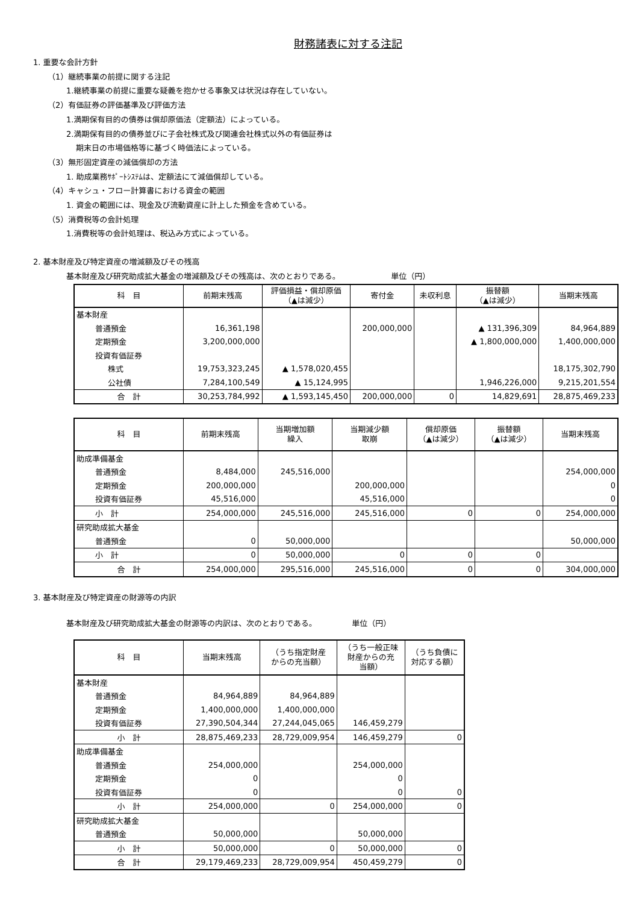財務諸表に対する注記
1. 重要な会計方針
（1）継続事業の前提に関する注記
1.継続事業の前提に重要な疑義を抱かせる事象又は状況は存在していない。
（2）有価証券の評価基準及び評価方法
1.満期保有目的の債券は償却原価法（定額法）によっている。
2.満期保有目的の債券並びに子会社株式及び関連会社株式以外の有価証券は
期末日の市場価格等に基づく時価法によっている。
（3）無形固定資産の減価償却の方法
1. 助成業務ｻﾎﾟｰﾄｼｽﾃﾑは、定額法にて減価償却している。
（4）キャシュ・フロー計算書における資金の範囲
1. 資金の範囲には、現金及び流動資産に計上した預金を含めている。
（5）消費税等の会計処理
1.消費税等の会計処理は、税込み方式によっている。
2. 基本財産及び特定資産の増減額及びその残高
基本財産及び研究助成拡大基金の増減額及びその残高は、次のとおりである。　　　　　　　単位（円）
| 科 目 | 前期末残高 | 評価損益・償却原価 （▲は減少） | 寄付金 | 未収利息 | 振替額 （▲は減少） | 当期末残高 |
| --- | --- | --- | --- | --- | --- | --- |
| 基本財産 | | | | | | |
| 普通預金 | 16,361,198 | | 200,000,000 | | ▲ 131,396,309 | 84,964,889 |
| 定期預金 | 3,200,000,000 | | | | ▲ 1,800,000,000 | 1,400,000,000 |
| 投資有価証券 | | | | | | |
| 株式 | 19,753,323,245 | ▲ 1,578,020,455 | | | | 18,175,302,790 |
| 公社債 | 7,284,100,549 | ▲ 15,124,995 | | | 1,946,226,000 | 9,215,201,554 |
| 合 計 | 30,253,784,992 | ▲ 1,593,145,450 | 200,000,000 | 0 | 14,829,691 | 28,875,469,233 |
| 科 目 | 前期末残高 | 当期増加額 繰入 | 当期減少額 取崩 | 償却原価 （▲は減少） | 振替額 （▲は減少） | 当期末残高 |
| --- | --- | --- | --- | --- | --- | --- |
| 助成準備基金 | | | | | | |
| 普通預金 | 8,484,000 | 245,516,000 | | | | 254,000,000 |
| 定期預金 | 200,000,000 | | 200,000,000 | | | 0 |
| 投資有価証券 | 45,516,000 | | 45,516,000 | | | 0 |
| 小 計 | 254,000,000 | 245,516,000 | 245,516,000 | 0 | 0 | 254,000,000 |
| 研究助成拡大基金 | | | | | | |
| 普通預金 | 0 | 50,000,000 | | | | 50,000,000 |
| 小 計 | 0 | 50,000,000 | 0 | 0 | 0 | |
| 合 計 | 254,000,000 | 295,516,000 | 245,516,000 | 0 | 0 | 304,000,000 |
3. 基本財産及び特定資産の財源等の内訳
基本財産及び研究助成拡大基金の財源等の内訳は、次のとおりである。　　　　　単位（円）
| 科 目 | 当期末残高 | （うち指定財産 からの充当額） | （うち一般正味 財産からの充 当額） | （うち負債に 対応する額） |
| --- | --- | --- | --- | --- |
| 基本財産 | | | | |
| 普通預金 | 84,964,889 | 84,964,889 | | |
| 定期預金 | 1,400,000,000 | 1,400,000,000 | | |
| 投資有価証券 | 27,390,504,344 | 27,244,045,065 | 146,459,279 | |
| 小 計 | 28,875,469,233 | 28,729,009,954 | 146,459,279 | 0 |
| 助成準備基金 | | | | |
| 普通預金 | 254,000,000 | | 254,000,000 | |
| 定期預金 | 0 | | 0 | |
| 投資有価証券 | 0 | | 0 | 0 |
| 小 計 | 254,000,000 | 0 | 254,000,000 | 0 |
| 研究助成拡大基金 | | | | |
| 普通預金 | 50,000,000 | | 50,000,000 | |
| 小 計 | 50,000,000 | 0 | 50,000,000 | 0 |
| 合 計 | 29,179,469,233 | 28,729,009,954 | 450,459,279 | 0 |